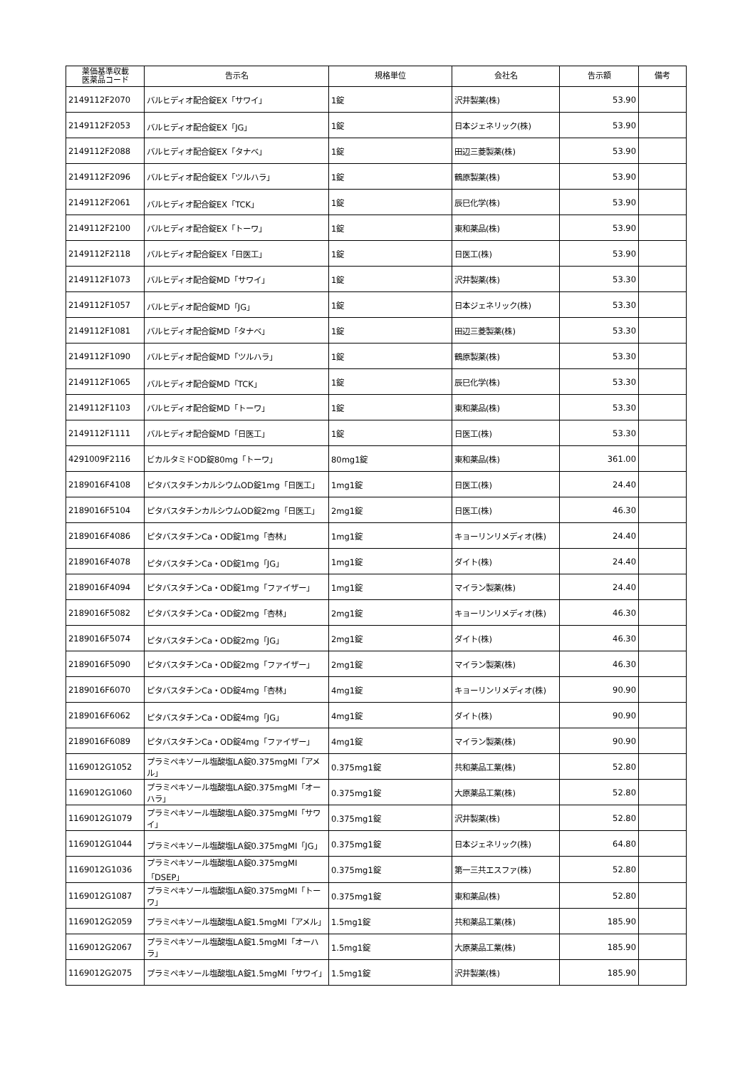| 薬価基準収載 医薬品コード | 告示名 | 規格単位 | 会社名 | 告示額 | 備考 |
| --- | --- | --- | --- | --- | --- |
| 2149112F2070 | バルヒディオ配合錠EX「サワイ」 | 1錠 | 沢井製薬(株) | 53.90 | |
| 2149112F2053 | バルヒディオ配合錠EX「JG」 | 1錠 | 日本ジェネリック(株) | 53.90 | |
| 2149112F2088 | バルヒディオ配合錠EX「タナベ」 | 1錠 | 田辺三菱製薬(株) | 53.90 | |
| 2149112F2096 | バルヒディオ配合錠EX「ツルハラ」 | 1錠 | 鶴原製薬(株) | 53.90 | |
| 2149112F2061 | バルヒディオ配合錠EX「TCK」 | 1錠 | 辰巳化学(株) | 53.90 | |
| 2149112F2100 | バルヒディオ配合錠EX「トーワ」 | 1錠 | 東和薬品(株) | 53.90 | |
| 2149112F2118 | バルヒディオ配合錠EX「日医工」 | 1錠 | 日医工(株) | 53.90 | |
| 2149112F1073 | バルヒディオ配合錠MD「サワイ」 | 1錠 | 沢井製薬(株) | 53.30 | |
| 2149112F1057 | バルヒディオ配合錠MD「JG」 | 1錠 | 日本ジェネリック(株) | 53.30 | |
| 2149112F1081 | バルヒディオ配合錠MD「タナベ」 | 1錠 | 田辺三菱製薬(株) | 53.30 | |
| 2149112F1090 | バルヒディオ配合錠MD「ツルハラ」 | 1錠 | 鶴原製薬(株) | 53.30 | |
| 2149112F1065 | バルヒディオ配合錠MD「TCK」 | 1錠 | 辰巳化学(株) | 53.30 | |
| 2149112F1103 | バルヒディオ配合錠MD「トーワ」 | 1錠 | 東和薬品(株) | 53.30 | |
| 2149112F1111 | バルヒディオ配合錠MD「日医工」 | 1錠 | 日医工(株) | 53.30 | |
| 4291009F2116 | ビカルタミドOD錠80mg「トーワ」 | 80mg1錠 | 東和薬品(株) | 361.00 | |
| 2189016F4108 | ピタバスタチンカルシウムOD錠1mg「日医工」 | 1mg1錠 | 日医工(株) | 24.40 | |
| 2189016F5104 | ピタバスタチンカルシウムOD錠2mg「日医工」 | 2mg1錠 | 日医工(株) | 46.30 | |
| 2189016F4086 | ピタバスタチンCa・OD錠1mg「杏林」 | 1mg1錠 | キョーリンリメディオ(株) | 24.40 | |
| 2189016F4078 | ピタバスタチンCa・OD錠1mg「JG」 | 1mg1錠 | ダイト(株) | 24.40 | |
| 2189016F4094 | ピタバスタチンCa・OD錠1mg「ファイザー」 | 1mg1錠 | マイラン製薬(株) | 24.40 | |
| 2189016F5082 | ピタバスタチンCa・OD錠2mg「杏林」 | 2mg1錠 | キョーリンリメディオ(株) | 46.30 | |
| 2189016F5074 | ピタバスタチンCa・OD錠2mg「JG」 | 2mg1錠 | ダイト(株) | 46.30 | |
| 2189016F5090 | ピタバスタチンCa・OD錠2mg「ファイザー」 | 2mg1錠 | マイラン製薬(株) | 46.30 | |
| 2189016F6070 | ピタバスタチンCa・OD錠4mg「杏林」 | 4mg1錠 | キョーリンリメディオ(株) | 90.90 | |
| 2189016F6062 | ピタバスタチンCa・OD錠4mg「JG」 | 4mg1錠 | ダイト(株) | 90.90 | |
| 2189016F6089 | ピタバスタチンCa・OD錠4mg「ファイザー」 | 4mg1錠 | マイラン製薬(株) | 90.90 | |
| 1169012G1052 | プラミペキソール塩酸塩LA錠0.375mgMI「アメル」 | 0.375mg1錠 | 共和薬品工業(株) | 52.80 | |
| 1169012G1060 | プラミペキソール塩酸塩LA錠0.375mgMI「オーハラ」 | 0.375mg1錠 | 大原薬品工業(株) | 52.80 | |
| 1169012G1079 | プラミペキソール塩酸塩LA錠0.375mgMI「サワイ」 | 0.375mg1錠 | 沢井製薬(株) | 52.80 | |
| 1169012G1044 | プラミペキソール塩酸塩LA錠0.375mgMI「JG」 | 0.375mg1錠 | 日本ジェネリック(株) | 64.80 | |
| 1169012G1036 | プラミペキソール塩酸塩LA錠0.375mgMI「DSEP」 | 0.375mg1錠 | 第一三共エスファ(株) | 52.80 | |
| 1169012G1087 | プラミペキソール塩酸塩LA錠0.375mgMI「トーワ」 | 0.375mg1錠 | 東和薬品(株) | 52.80 | |
| 1169012G2059 | プラミペキソール塩酸塩LA錠1.5mgMI「アメル」 | 1.5mg1錠 | 共和薬品工業(株) | 185.90 | |
| 1169012G2067 | プラミペキソール塩酸塩LA錠1.5mgMI「オーハラ」 | 1.5mg1錠 | 大原薬品工業(株) | 185.90 | |
| 1169012G2075 | プラミペキソール塩酸塩LA錠1.5mgMI「サワイ」 | 1.5mg1錠 | 沢井製薬(株) | 185.90 | |